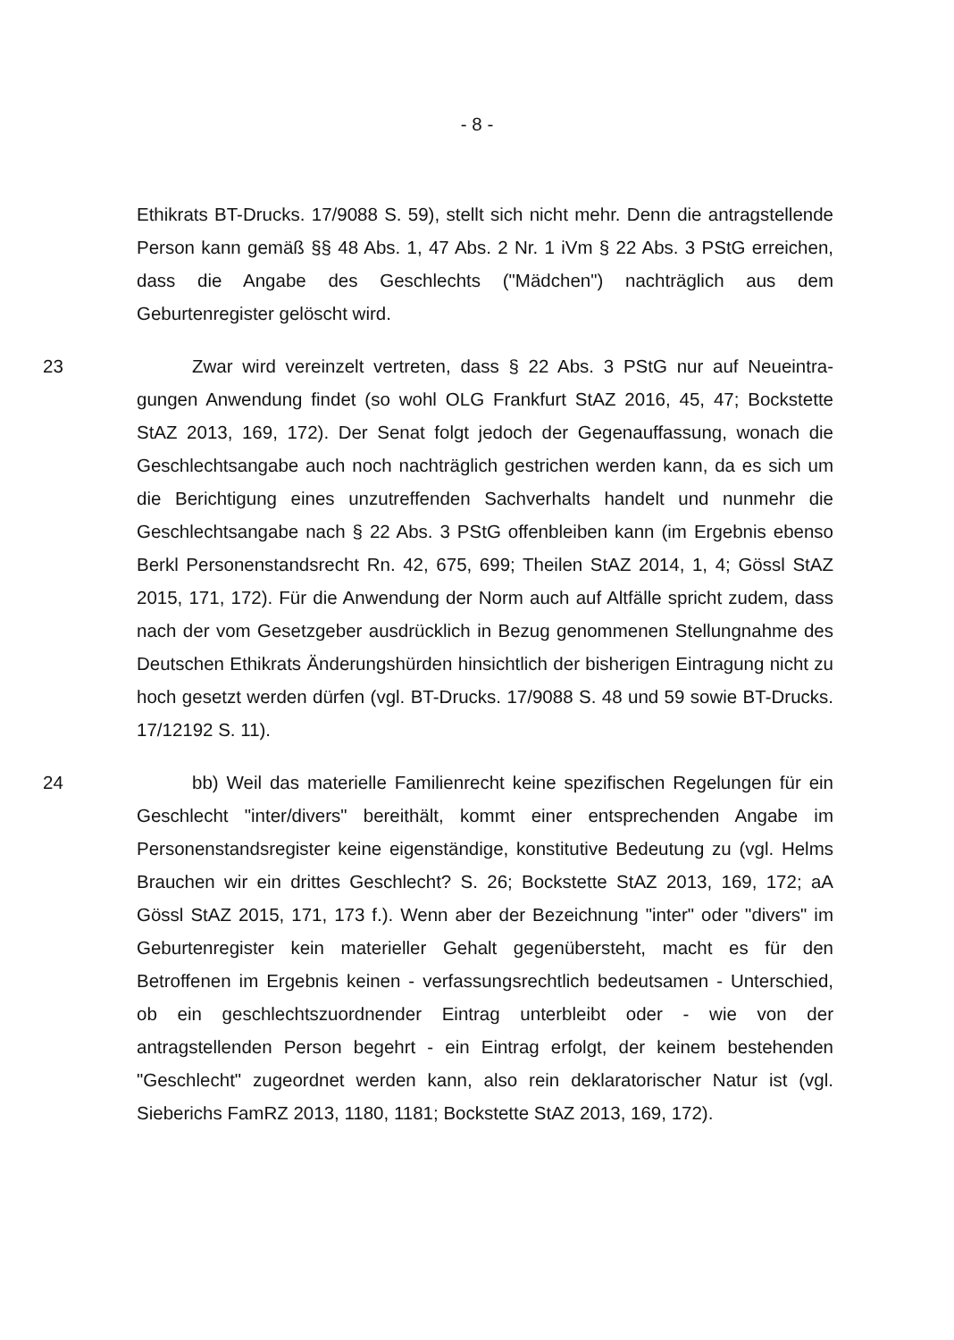- 8 -
Ethikrats BT-Drucks. 17/9088 S. 59), stellt sich nicht mehr. Denn die antragstel­lende Person kann gemäß §§ 48 Abs. 1, 47 Abs. 2 Nr. 1 iVm § 22 Abs. 3 PStG erreichen, dass die Angabe des Geschlechts ("Mädchen") nachträglich aus dem Geburtenregister gelöscht wird.
23 Zwar wird vereinzelt vertreten, dass § 22 Abs. 3 PStG nur auf Neueintra­gungen Anwendung findet (so wohl OLG Frankfurt StAZ 2016, 45, 47; Bockstet­te StAZ 2013, 169, 172). Der Senat folgt jedoch der Gegenauffassung, wonach die Geschlechtsangabe auch noch nachträglich gestrichen werden kann, da es sich um die Berichtigung eines unzutreffenden Sachverhalts handelt und nun­mehr die Geschlechtsangabe nach § 22 Abs. 3 PStG offenbleiben kann (im Er­gebnis ebenso Berkl Personenstandsrecht Rn. 42, 675, 699; Theilen StAZ 2014, 1, 4; Gössl StAZ 2015, 171, 172). Für die Anwendung der Norm auch auf Altfälle spricht zudem, dass nach der vom Gesetzgeber ausdrücklich in Bezug genommenen Stellungnahme des Deutschen Ethikrats Änderungshürden hin­sichtlich der bisherigen Eintragung nicht zu hoch gesetzt werden dürfen (vgl. BT-Drucks. 17/9088 S. 48 und 59 sowie BT-Drucks. 17/12192 S. 11).
24 bb) Weil das materielle Familienrecht keine spezifischen Regelungen für ein Geschlecht "inter/divers" bereithält, kommt einer entsprechenden Angabe im Personenstandsregister keine eigenständige, konstitutive Bedeutung zu (vgl. Helms Brauchen wir ein drittes Geschlecht? S. 26; Bockstette StAZ 2013, 169, 172; aA Gössl StAZ 2015, 171, 173 f.). Wenn aber der Bezeichnung "inter" oder "divers" im Geburtenregister kein materieller Gehalt gegenübersteht, macht es für den Betroffenen im Ergebnis keinen - verfassungsrechtlich bedeutsamen - Unterschied, ob ein geschlechtszuordnender Eintrag unterbleibt oder - wie von der antragstellenden Person begehrt - ein Eintrag erfolgt, der keinem bestehen­den "Geschlecht" zugeordnet werden kann, also rein deklaratorischer Natur ist (vgl. Sieberichs FamRZ 2013, 1180, 1181; Bockstette StAZ 2013, 169, 172).